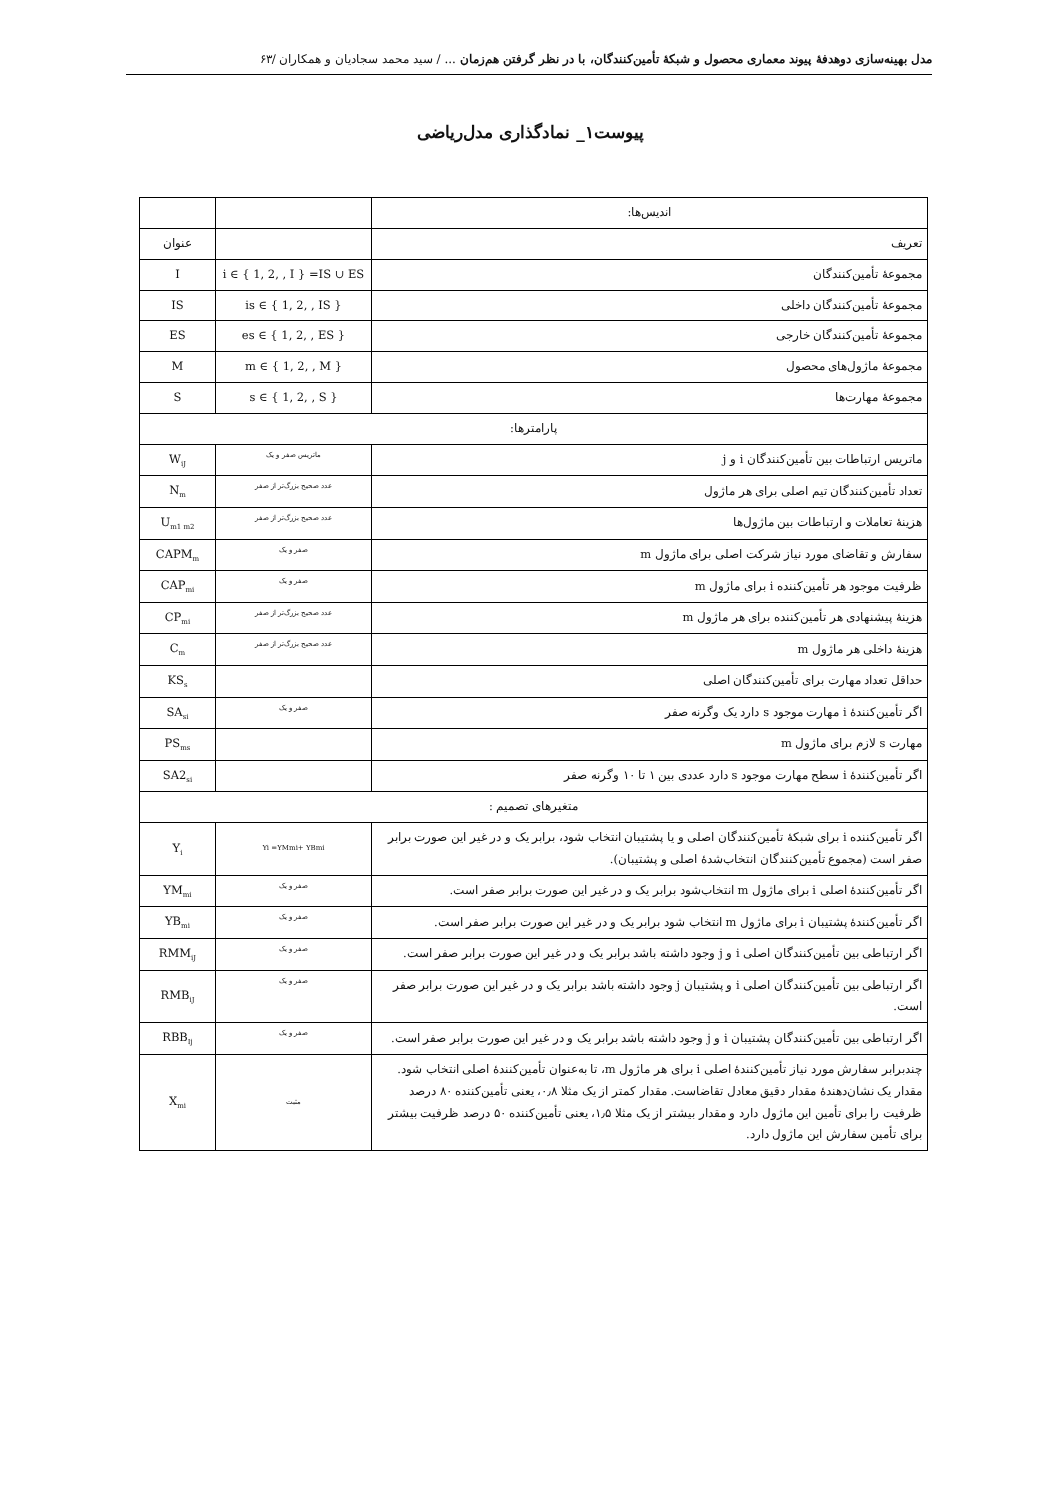مدل بهینه‌سازی دوهدفۀ پیوند معماری محصول و شبکۀ تأمین‌کنندگان، با در نظر گرفتن هم‌زمان ... / سید محمد سجادیان و همکاران /۶۳
پیوست۱_ نمادگذاری مدل‌ریاضی
| اندیس‌ها: | | |
| تعریف | | عنوان |
| مجموعۀ تأمین‌کنندگان | i ∈ { 1, 2, , I } =IS ∪ ES | I |
| مجموعۀ تأمین‌کنندگان داخلی | is ∈ { 1, 2, , IS } | IS |
| مجموعۀ تأمین‌کنندگان خارجی | es ∈ { 1, 2, , ES } | ES |
| مجموعۀ ماژول‌های محصول | m ∈ { 1, 2, , M } | M |
| مجموعۀ مهارت‌ها | s ∈ { 1, 2, , S } | S |
| پارامترها: | | |
| ماتریس ارتباطات بین تأمین‌کنندگان i و j | ماتریس صفر و یک | W<sub>iJ</sub> |
| تعداد تأمین‌کنندگان تیم اصلی برای هر ماژول | عدد صحیح بزرگ‌تر از صفر | N<sub>m</sub> |
| هزینۀ تعاملات و ارتباطات بین ماژول‌ها | عدد صحیح بزرگ‌تر از صفر | U<sub>m1 m2</sub> |
| سفارش و تقاضای مورد نیاز شرکت اصلی برای ماژول m | صفر و یک | CAPM<sub>m</sub> |
| ظرفیت موجود هر تأمین‌کننده i برای ماژول m | صفر و یک | CAP<sub>mi</sub> |
| هزینۀ پیشنهادی هر تأمین‌کننده برای هر ماژول m | عدد صحیح بزرگ‌تر از صفر | CP<sub>mi</sub> |
| هزینۀ داخلی هر ماژول m | عدد صحیح بزرگ‌تر از صفر | C<sub>m</sub> |
| حداقل تعداد مهارت برای تأمین‌کنندگان اصلی | | KS<sub>s</sub> |
| اگر تأمین‌کنندۀ i مهارت موجود s دارد یک وگرنه صفر | صفر و یک | SA<sub>si</sub> |
| مهارت s لازم برای ماژول m | | PS<sub>ms</sub> |
| اگر تأمین‌کنندۀ i سطح مهارت موجود s دارد عددی بین ۱ تا ۱۰ وگرنه صفر | | SA2<sub>si</sub> |
| متغیرهای تصمیم : | | |
| اگر تأمین‌کننده i برای شبکۀ تأمین‌کنندگان اصلی و یا پشتیبان انتخاب شود، برابر یک و در غیر این صورت برابر صفر است (مجموع تأمین‌کنندگان انتخاب‌شدۀ اصلی و پشتیبان). | Yi =YMmi+ YBmi | Y<sub>i</sub> |
| اگر تأمین‌کنندۀ اصلی i برای ماژول m انتخاب‌شود برابر یک و در غیر این صورت برابر صفر است. | صفر و یک | YM<sub>mi</sub> |
| اگر تأمین‌کنندۀ پشتیبان i برای ماژول m انتخاب شود برابر یک و در غیر این صورت برابر صفر است. | صفر و یک | YB<sub>mi</sub> |
| اگر ارتباطی بین تأمین‌کنندگان اصلی i و j وجود داشته باشد برابر یک و در غیر این صورت برابر صفر است. | صفر و یک | RMM<sub>iJ</sub> |
| اگر ارتباطی بین تأمین‌کنندگان اصلی i و پشتیبان j وجود داشته باشد برابر یک و در غیر این صورت برابر صفر است. | صفر و یک | RMB<sub>iJ</sub> |
| اگر ارتباطی بین تأمین‌کنندگان پشتیبان i و j وجود داشته باشد برابر یک و در غیر این صورت برابر صفر است. | صفر و یک | RBB<sub>Ij</sub> |
| چندبرابر سفارش مورد نیاز تأمین‌کنندۀ اصلی i برای هر ماژول m، تا به‌عنوان تأمین‌کنندۀ اصلی انتخاب شود. مقدار یک نشان‌دهندۀ مقدار دقیق معادل تقاضاست. مقدار کمتر از یک مثلا ۰٫۸، یعنی تأمین‌کننده ۸۰ درصد ظرفیت را برای تأمین این ماژول دارد و مقدار بیشتر از یک مثلا ۱٫۵، یعنی تأمین‌کننده ۵۰ درصد ظرفیت بیشتر برای تأمین سفارش این ماژول دارد. | مثبت | X<sub>mi</sub> |